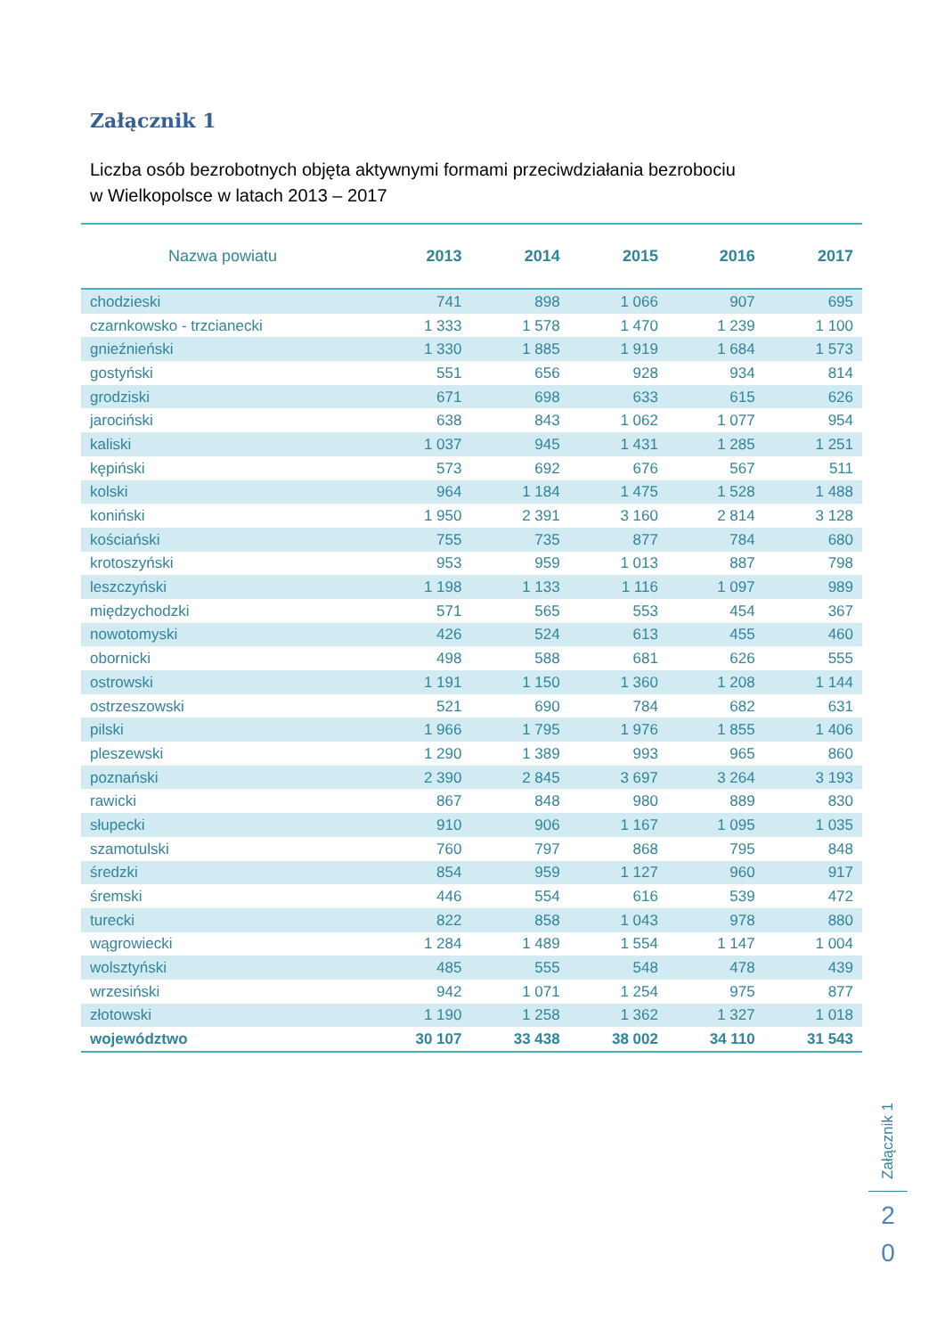Załącznik 1
Liczba osób bezrobotnych objęta aktywnymi formami przeciwdziałania bezrobociu
w Wielkopolsce w latach 2013 – 2017
| Nazwa powiatu | 2013 | 2014 | 2015 | 2016 | 2017 |
| --- | --- | --- | --- | --- | --- |
| chodzieski | 741 | 898 | 1 066 | 907 | 695 |
| czarnkowsko - trzcianecki | 1 333 | 1 578 | 1 470 | 1 239 | 1 100 |
| gnieźnieński | 1 330 | 1 885 | 1 919 | 1 684 | 1 573 |
| gostyński | 551 | 656 | 928 | 934 | 814 |
| grodziski | 671 | 698 | 633 | 615 | 626 |
| jarociński | 638 | 843 | 1 062 | 1 077 | 954 |
| kaliski | 1 037 | 945 | 1 431 | 1 285 | 1 251 |
| kępiński | 573 | 692 | 676 | 567 | 511 |
| kolski | 964 | 1 184 | 1 475 | 1 528 | 1 488 |
| koniński | 1 950 | 2 391 | 3 160 | 2 814 | 3 128 |
| kościański | 755 | 735 | 877 | 784 | 680 |
| krotoszyński | 953 | 959 | 1 013 | 887 | 798 |
| leszczyński | 1 198 | 1 133 | 1 116 | 1 097 | 989 |
| międzychodzki | 571 | 565 | 553 | 454 | 367 |
| nowotomyski | 426 | 524 | 613 | 455 | 460 |
| obornicki | 498 | 588 | 681 | 626 | 555 |
| ostrowski | 1 191 | 1 150 | 1 360 | 1 208 | 1 144 |
| ostrzeszowski | 521 | 690 | 784 | 682 | 631 |
| pilski | 1 966 | 1 795 | 1 976 | 1 855 | 1 406 |
| pleszewski | 1 290 | 1 389 | 993 | 965 | 860 |
| poznański | 2 390 | 2 845 | 3 697 | 3 264 | 3 193 |
| rawicki | 867 | 848 | 980 | 889 | 830 |
| słupecki | 910 | 906 | 1 167 | 1 095 | 1 035 |
| szamotulski | 760 | 797 | 868 | 795 | 848 |
| średzki | 854 | 959 | 1 127 | 960 | 917 |
| śremski | 446 | 554 | 616 | 539 | 472 |
| turecki | 822 | 858 | 1 043 | 978 | 880 |
| wągrowiecki | 1 284 | 1 489 | 1 554 | 1 147 | 1 004 |
| wolsztyński | 485 | 555 | 548 | 478 | 439 |
| wrzesiński | 942 | 1 071 | 1 254 | 975 | 877 |
| złotowski | 1 190 | 1 258 | 1 362 | 1 327 | 1 018 |
| województwo | 30 107 | 33 438 | 38 002 | 34 110 | 31 543 |
Załącznik 1
2
0